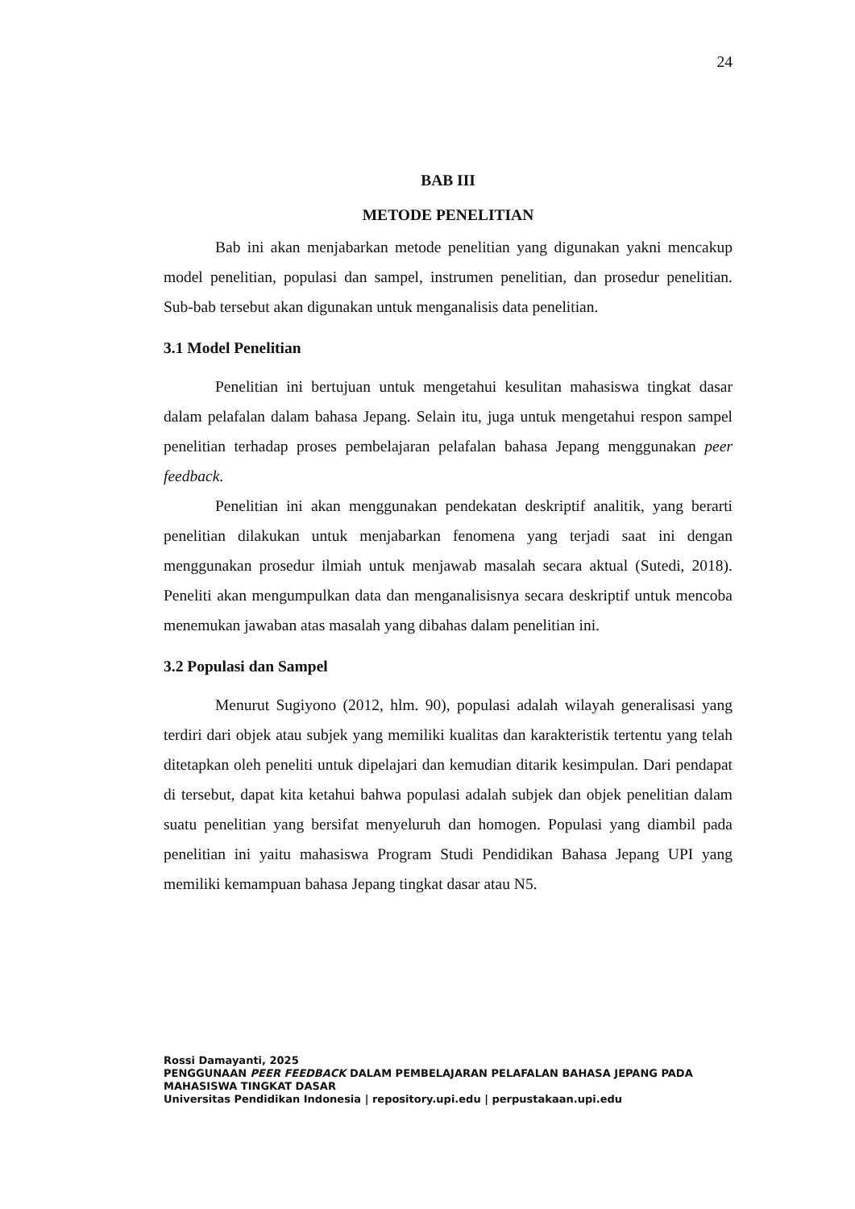24
BAB III
METODE PENELITIAN
Bab ini akan menjabarkan metode penelitian yang digunakan yakni mencakup model penelitian, populasi dan sampel, instrumen penelitian, dan prosedur penelitian. Sub-bab tersebut akan digunakan untuk menganalisis data penelitian.
3.1 Model Penelitian
Penelitian ini bertujuan untuk mengetahui kesulitan mahasiswa tingkat dasar dalam pelafalan dalam bahasa Jepang. Selain itu, juga untuk mengetahui respon sampel penelitian terhadap proses pembelajaran pelafalan bahasa Jepang menggunakan peer feedback.
Penelitian ini akan menggunakan pendekatan deskriptif analitik, yang berarti penelitian dilakukan untuk menjabarkan fenomena yang terjadi saat ini dengan menggunakan prosedur ilmiah untuk menjawab masalah secara aktual (Sutedi, 2018). Peneliti akan mengumpulkan data dan menganalisisnya secara deskriptif untuk mencoba menemukan jawaban atas masalah yang dibahas dalam penelitian ini.
3.2 Populasi dan Sampel
Menurut Sugiyono (2012, hlm. 90), populasi adalah wilayah generalisasi yang terdiri dari objek atau subjek yang memiliki kualitas dan karakteristik tertentu yang telah ditetapkan oleh peneliti untuk dipelajari dan kemudian ditarik kesimpulan. Dari pendapat di tersebut, dapat kita ketahui bahwa populasi adalah subjek dan objek penelitian dalam suatu penelitian yang bersifat menyeluruh dan homogen. Populasi yang diambil pada penelitian ini yaitu mahasiswa Program Studi Pendidikan Bahasa Jepang UPI yang memiliki kemampuan bahasa Jepang tingkat dasar atau N5.
Rossi Damayanti, 2025
PENGGUNAAN PEER FEEDBACK DALAM PEMBELAJARAN PELAFALAN BAHASA JEPANG PADA
MAHASISWA TINGKAT DASAR
Universitas Pendidikan Indonesia | repository.upi.edu | perpustakaan.upi.edu